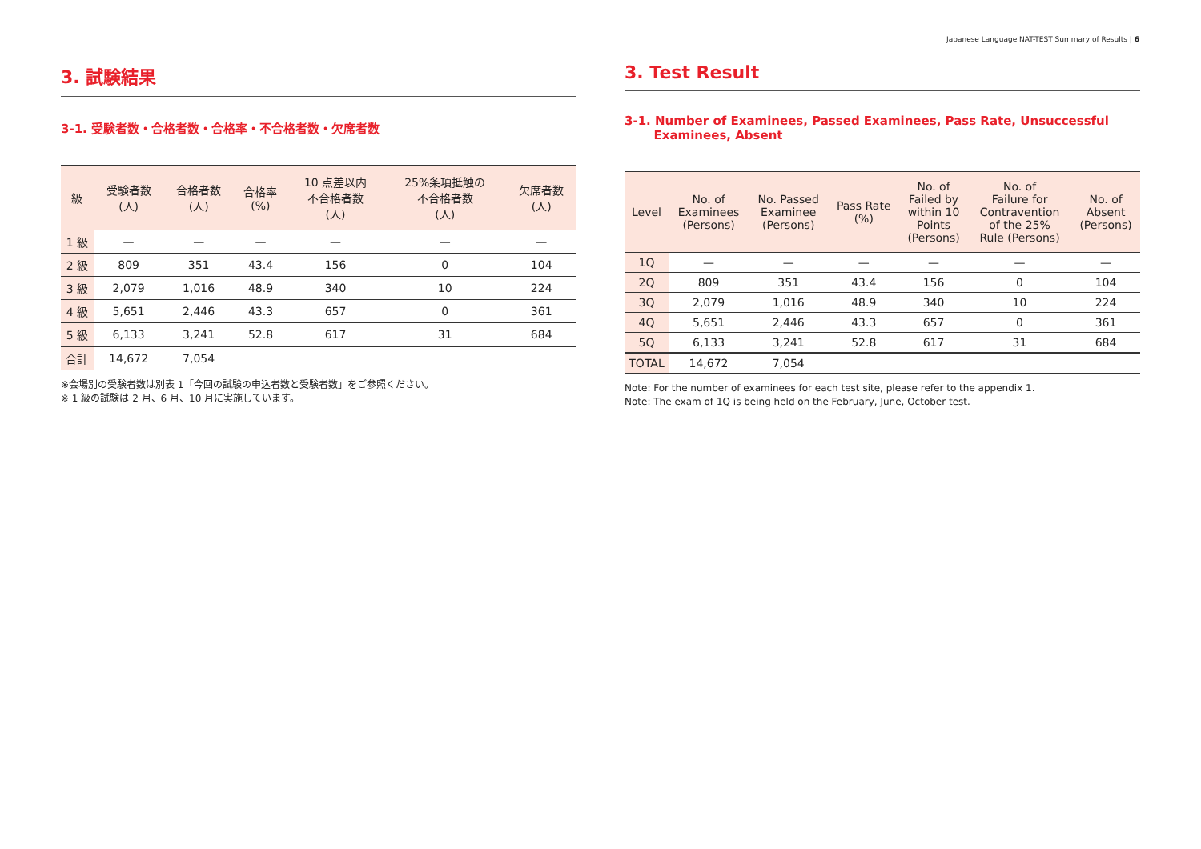Japanese Language NAT-TEST Summary of Results | 6
3. 試験結果
3-1. 受験者数・合格者数・合格率・不合格者数・欠席者数
| 級 | 受験者数 (人) | 合格者数 (人) | 合格率 (%) | 10 点差以内 不合格者数 (人) | 25%条項抵触の 不合格者数 (人) | 欠席者数 (人) |
| --- | --- | --- | --- | --- | --- | --- |
| 1 級 | — | — | — | — | — | — |
| 2 級 | 809 | 351 | 43.4 | 156 | 0 | 104 |
| 3 級 | 2,079 | 1,016 | 48.9 | 340 | 10 | 224 |
| 4 級 | 5,651 | 2,446 | 43.3 | 657 | 0 | 361 |
| 5 級 | 6,133 | 3,241 | 52.8 | 617 | 31 | 684 |
| 合計 | 14,672 | 7,054 | | | | |
※会場別の受験者数は別表 1「今回の試験の申込者数と受験者数」をご参照ください。
※ 1 級の試験は 2 月、6 月、10 月に実施しています。
3. Test Result
3-1. Number of Examinees, Passed Examinees, Pass Rate, Unsuccessful
Examinees, Absent
| Level | No. of Examinees (Persons) | No. Passed Examinee (Persons) | Pass Rate (%) | No. of Failed by within 10 Points (Persons) | No. of Failure for Contravention of the 25% Rule (Persons) | No. of Absent (Persons) |
| --- | --- | --- | --- | --- | --- | --- |
| 1Q | — | — | — | — | — | — |
| 2Q | 809 | 351 | 43.4 | 156 | 0 | 104 |
| 3Q | 2,079 | 1,016 | 48.9 | 340 | 10 | 224 |
| 4Q | 5,651 | 2,446 | 43.3 | 657 | 0 | 361 |
| 5Q | 6,133 | 3,241 | 52.8 | 617 | 31 | 684 |
| TOTAL | 14,672 | 7,054 | | | | |
Note: For the number of examinees for each test site, please refer to the appendix 1.
Note: The exam of 1Q is being held on the February, June, October test.